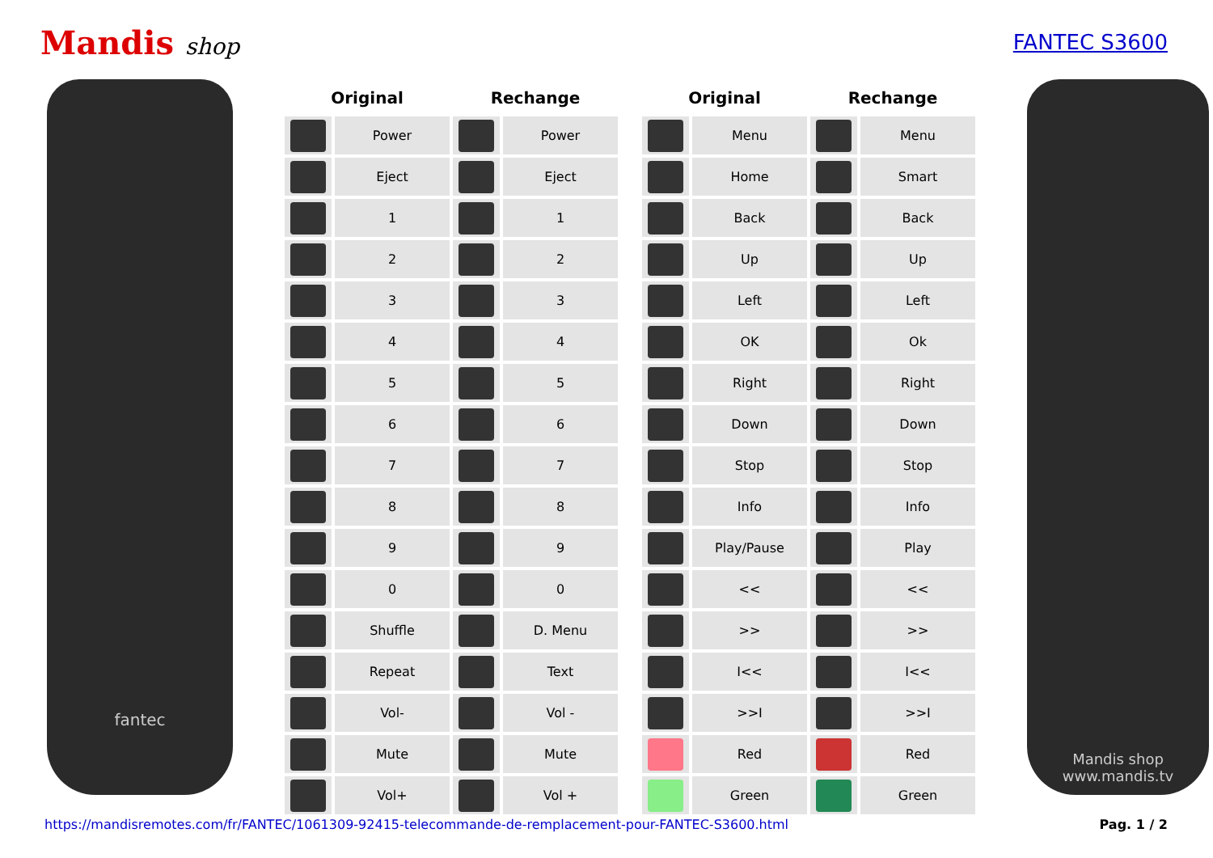Mandis shop FANTEC S3600
fantec
| Original | | Rechange | |
| --- | --- | --- | --- |
| | Power | | Power |
| | Eject | | Eject |
| | 1 | | 1 |
| | 2 | | 2 |
| | 3 | | 3 |
| | 4 | | 4 |
| | 5 | | 5 |
| | 6 | | 6 |
| | 7 | | 7 |
| | 8 | | 8 |
| | 9 | | 9 |
| | 0 | | 0 |
| | Shuffle | | D. Menu |
| | Repeat | | Text |
| | Vol- | | Vol - |
| | Mute | | Mute |
| | Vol+ | | Vol + |
| Original | | Rechange | |
| --- | --- | --- | --- |
| | Menu | | Menu |
| | Home | | Smart |
| | Back | | Back |
| | Up | | Up |
| | Left | | Left |
| | OK | | Ok |
| | Right | | Right |
| | Down | | Down |
| | Stop | | Stop |
| | Info | | Info |
| | Play/Pause | | Play |
| | << | | << |
| | >> | | >> |
| | I<< | | I<< |
| | >>I | | >>I |
| | Red | | Red |
| | Green | | Green |
Mandis shop
www.mandis.tv
https://mandisremotes.com/fr/FANTEC/1061309-92415-telecommande-de-remplacement-pour-FANTEC-S3600.html Pag. 1 / 2